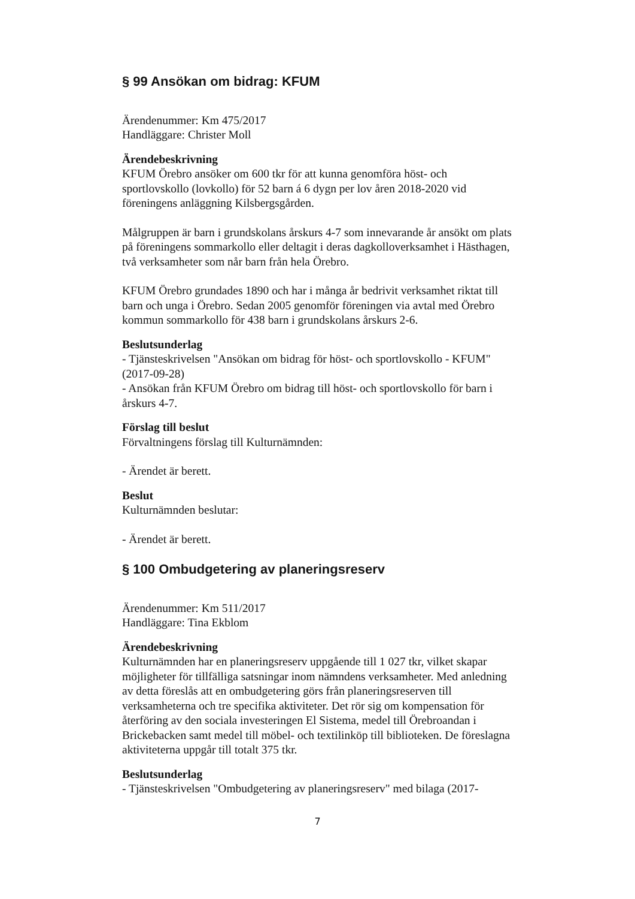§ 99 Ansökan om bidrag: KFUM
Ärendenummer: Km 475/2017
Handläggare: Christer Moll
Ärendebeskrivning
KFUM Örebro ansöker om 600 tkr för att kunna genomföra höst- och sportlovskollo (lovkollo) för 52 barn á 6 dygn per lov åren 2018-2020 vid föreningens anläggning Kilsbergsgården.
Målgruppen är barn i grundskolans årskurs 4-7 som innevarande år ansökt om plats på föreningens sommarkollo eller deltagit i deras dagkolloverksamhet i Hästhagen, två verksamheter som når barn från hela Örebro.
KFUM Örebro grundades 1890 och har i många år bedrivit verksamhet riktat till barn och unga i Örebro. Sedan 2005 genomför föreningen via avtal med Örebro kommun sommarkollo för 438 barn i grundskolans årskurs 2-6.
Beslutsunderlag
- Tjänsteskrivelsen "Ansökan om bidrag för höst- och sportlovskollo - KFUM" (2017-09-28)
- Ansökan från KFUM Örebro om bidrag till höst- och sportlovskollo för barn i årskurs 4-7.
Förslag till beslut
Förvaltningens förslag till Kulturnämnden:
- Ärendet är berett.
Beslut
Kulturnämnden beslutar:
- Ärendet är berett.
§ 100 Ombudgetering av planeringsreserv
Ärendenummer: Km 511/2017
Handläggare: Tina Ekblom
Ärendebeskrivning
Kulturnämnden har en planeringsreserv uppgående till 1 027 tkr, vilket skapar möjligheter för tillfälliga satsningar inom nämndens verksamheter. Med anledning av detta föreslås att en ombudgetering görs från planeringsreserven till verksamheterna och tre specifika aktiviteter. Det rör sig om kompensation för återföring av den sociala investeringen El Sistema, medel till Örebroandan i Brickebacken samt medel till möbel- och textilinköp till biblioteken. De föreslagna aktiviteterna uppgår till totalt 375 tkr.
Beslutsunderlag
- Tjänsteskrivelsen "Ombudgetering av planeringsreserv" med bilaga (2017-
7